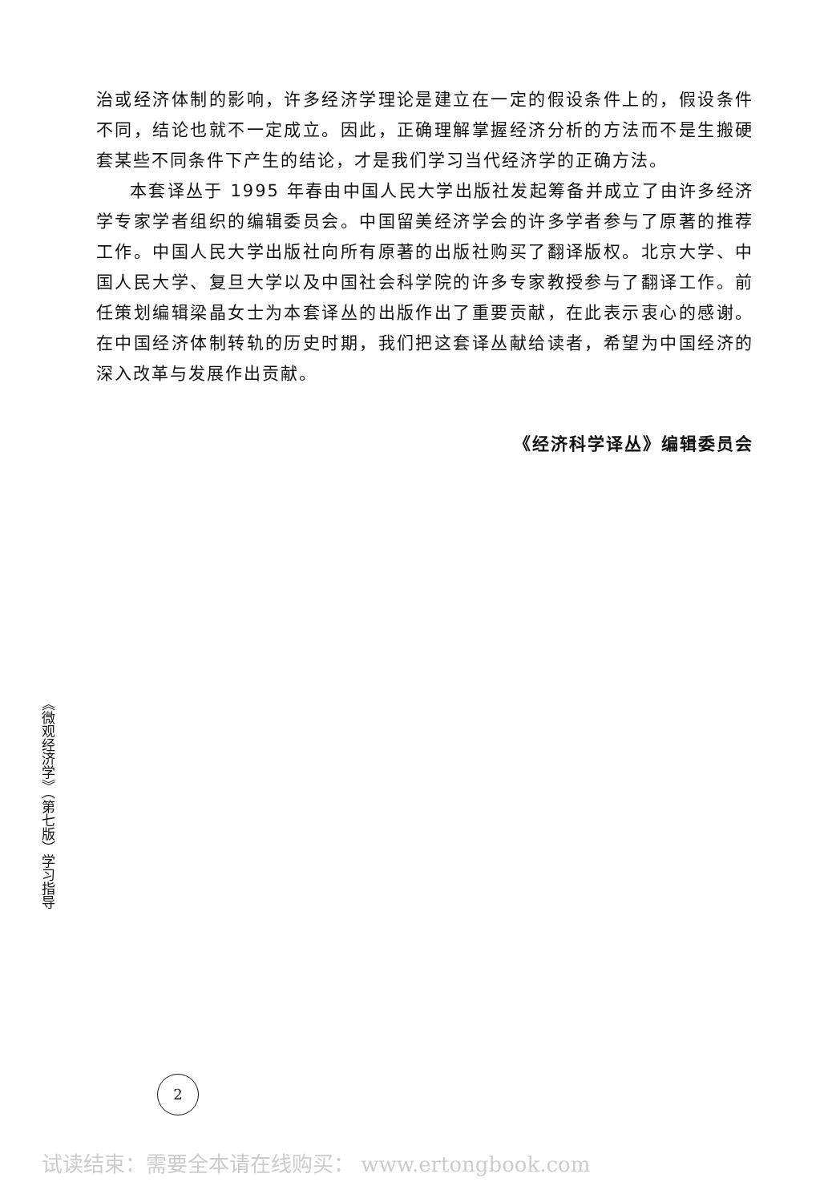治或经济体制的影响，许多经济学理论是建立在一定的假设条件上的，假设条件不同，结论也就不一定成立。因此，正确理解掌握经济分析的方法而不是生搬硬套某些不同条件下产生的结论，才是我们学习当代经济学的正确方法。
本套译丛于 1995 年春由中国人民大学出版社发起筹备并成立了由许多经济学专家学者组织的编辑委员会。中国留美经济学会的许多学者参与了原著的推荐工作。中国人民大学出版社向所有原著的出版社购买了翻译版权。北京大学、中国人民大学、复旦大学以及中国社会科学院的许多专家教授参与了翻译工作。前任策划编辑梁晶女士为本套译丛的出版作出了重要贡献，在此表示衷心的感谢。在中国经济体制转轨的历史时期，我们把这套译丛献给读者，希望为中国经济的深入改革与发展作出贡献。
《经济科学译丛》编辑委员会
《微观经济学》（第七版）学习指导
2
试读结束：需要全本请在线购买： www.ertongbook.com